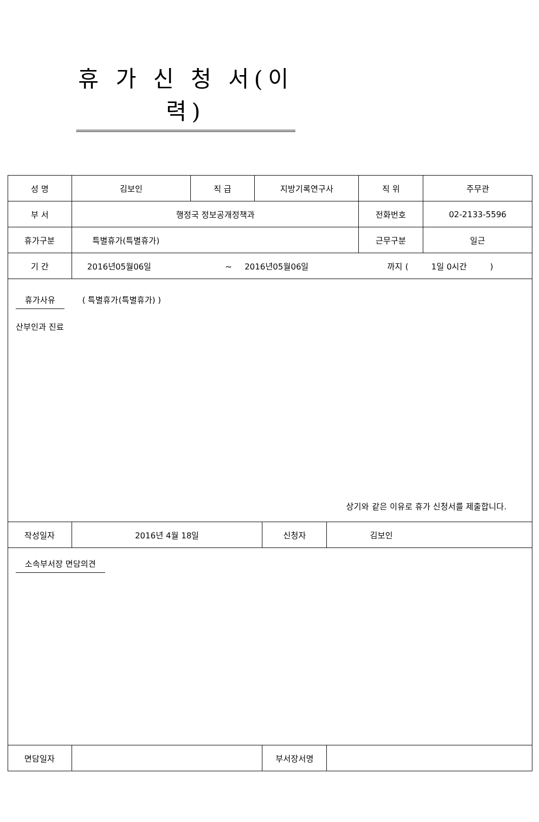휴 가 신 청 서(이력)
| 성 명 | 김보인 | 직 급 | 지방기록연구사 | 직 위 | 주무관 |
| 부 서 | 행정국 정보공개정책과 | | | 전화번호 | 02-2133-5596 |
| 휴가구분 | 특별휴가(특별휴가) | | | 근무구분 | 일근 |
| 기 간 | 2016년05월06일 ~ 2016년05월06일 까지 ( 1일 0시간 ) | | | | |
| 휴가사유 ( 특별휴가(특별휴가) ) 산부인과 진료 상기와 같은 이유로 휴가 신청서를 제출합니다. | | | | | |
| 작성일자 | 2016년 4월 18일 | 신청자 | 김보인 |
| 소속부서장 면담의견 | | | |
| 면담일자 | | 부서장서명 | |